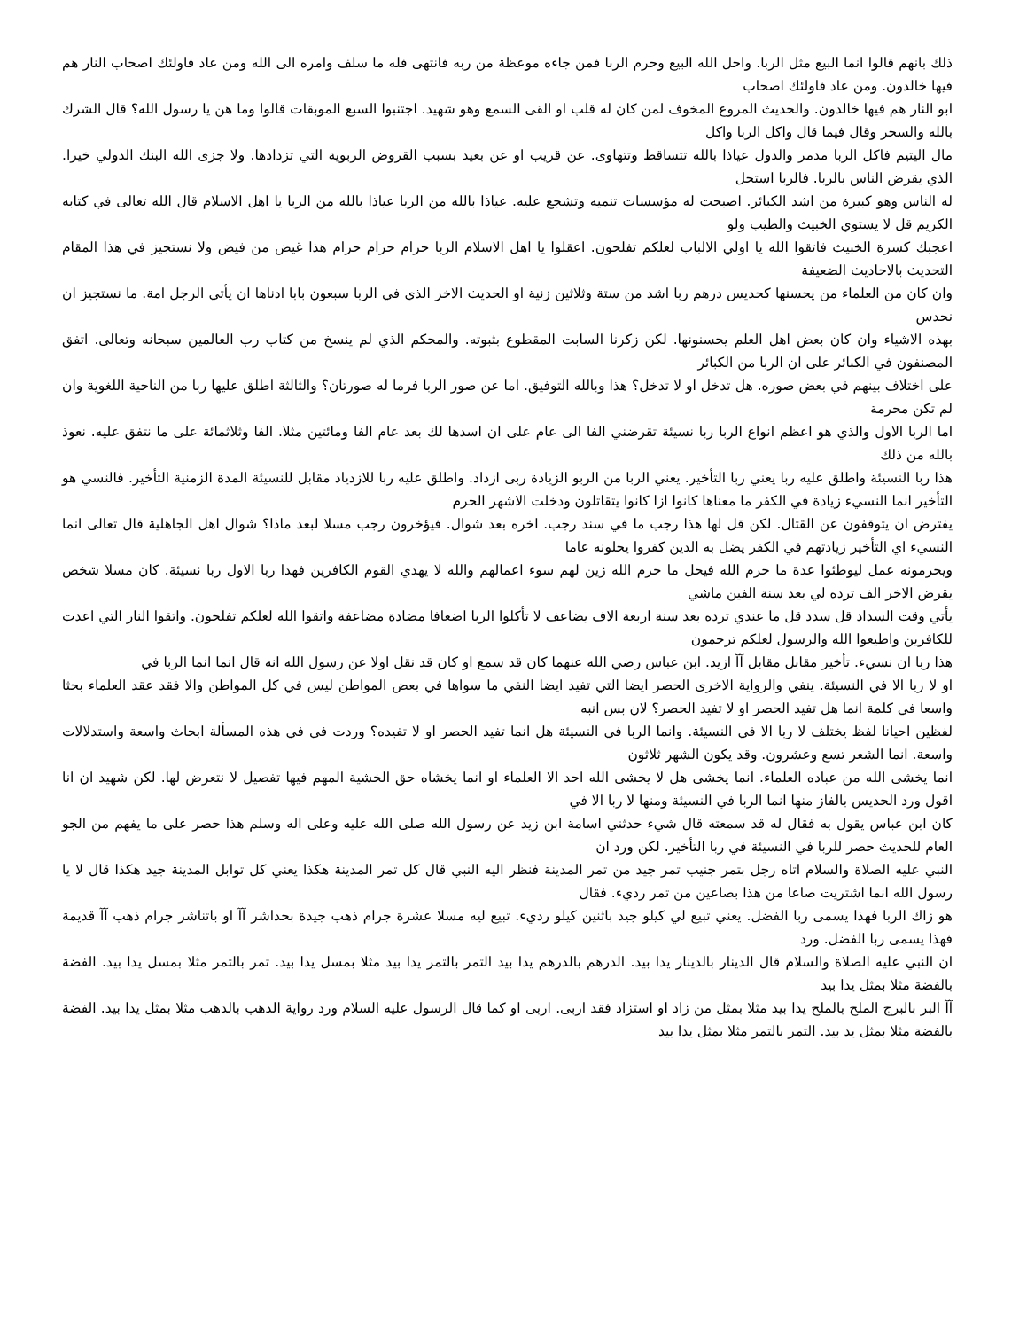ذلك بانهم قالوا انما البيع مثل الربا. واحل الله البيع وحرم الربا فمن جاءه موعظة من ربه فانتهى فله ما سلف وامره الى الله ومن عاد فاولئك اصحاب النار هم فيها خالدون. ومن عاد فاولئك اصحاب
ابو النار هم فيها خالدون. والحديث المروع المخوف لمن كان له قلب او القى السمع وهو شهيد. اجتنبوا السبع الموبقات قالوا وما هن يا رسول الله؟ قال الشرك بالله والسحر وقال فيما قال واكل الربا واكل
مال اليتيم فاكل الربا مدمر والدول عياذا بالله تتساقط وتتهاوى. عن قريب او عن بعيد بسبب القروض الربوية التي تزدادها. ولا جزى الله البنك الدولي خيرا. الذي يقرض الناس بالربا. فالربا استحل
له الناس وهو كبيرة من اشد الكبائر. اصبحت له مؤسسات تنميه وتشجع عليه. عياذا بالله من الربا عياذا بالله من الربا يا اهل الاسلام قال الله تعالى في كتابه الكريم قل لا يستوي الخبيث والطيب ولو
اعجبك كسرة الخبيث فاتقوا الله يا اولي الالباب لعلكم تفلحون. اعقلوا يا اهل الاسلام الربا حرام حرام حرام هذا غيض من فيض ولا نستجيز في هذا المقام التحديث بالاحاديث الضعيفة
وان كان من العلماء من يحسنها كحديس درهم ربا اشد من ستة وثلاثين زنية او الحديث الاخر الذي في الربا سبعون بابا ادناها ان يأتي الرجل امة. ما نستجيز ان نحدس
بهذه الاشياء وان كان بعض اهل العلم يحسنونها. لكن زكرنا السابت المقطوع بثبوته. والمحكم الذي لم ينسخ من كتاب رب العالمين سبحانه وتعالى. اتفق المصنفون في الكبائر على ان الربا من الكبائر
على اختلاف بينهم في بعض صوره. هل تدخل او لا تدخل؟ هذا وبالله التوفيق. اما عن صور الربا فرما له صورتان؟ والثالثة اطلق عليها ربا من الناحية اللغوية وان لم تكن محرمة
اما الربا الاول والذي هو اعظم انواع الربا ربا نسيئة تقرضني الفا الى عام على ان اسدها لك بعد عام الفا ومائتين مثلا. الفا وثلاثمائة على ما نتفق عليه. نعوذ بالله من ذلك
هذا ربا النسيئة واطلق عليه ربا يعني ربا التأخير. يعني الربا من الربو الزيادة ربى ازداد. واطلق عليه ربا للازدياد مقابل للنسيئة المدة الزمنية التأخير. فالنسي هو التأخير انما النسيء زيادة في الكفر ما معناها كانوا ازا كانوا يتقاتلون ودخلت الاشهر الحرم
يفترض ان يتوقفون عن القتال. لكن قل لها هذا رجب ما في سند رجب. اخره بعد شوال. فيؤخرون رجب مسلا لبعد ماذا؟ شوال اهل الجاهلية قال تعالى انما النسيء اي التأخير زيادتهم في الكفر يضل به الذين كفروا يحلونه عاما
ويحرمونه عمل ليوطئوا عدة ما حرم الله فيحل ما حرم الله زين لهم سوء اعمالهم والله لا يهدي القوم الكافرين فهذا ربا الاول ربا نسيئة. كان مسلا شخص يقرض الاخر الف ترده لي بعد سنة الفين ماشي
يأتي وقت السداد قل سدد قل ما عندي ترده بعد سنة اربعة الاف يضاعف لا تأكلوا الربا اضعافا مضادة مضاعفة واتقوا الله لعلكم تفلحون. واتقوا النار التي اعدت للكافرين واطيعوا الله والرسول لعلكم ترحمون
هذا ربا ان نسيء. تأخير مقابل مقابل آآ ازيد. ابن عباس رضي الله عنهما كان قد سمع او كان قد نقل اولا عن رسول الله انه قال انما انما الربا في
او لا ربا الا في النسيئة. ينفي والرواية الاخرى الحصر ايضا التي تفيد ايضا النفي ما سواها في بعض المواطن ليس في كل المواطن والا فقد عقد العلماء بحثا واسعا في كلمة انما هل تفيد الحصر او لا تفيد الحصر؟ لان بس انبه
لفظين احيانا لفظ يختلف لا ربا الا في النسيئة. وانما الربا في النسيئة هل انما تفيد الحصر او لا تفيده؟ وردت في في هذه المسألة ابحاث واسعة واستدلالات واسعة. انما الشعر تسع وعشرون. وقد يكون الشهر ثلاثون
انما يخشى الله من عباده العلماء. انما يخشى هل لا يخشى الله احد الا العلماء او انما يخشاه حق الخشية المهم فيها تفصيل لا نتعرض لها. لكن شهيد ان انا اقول ورد الحديس بالفاز منها انما الربا في النسيئة ومنها لا ربا الا في
كان ابن عباس يقول به فقال له قد سمعته قال شيء حدثني اسامة ابن زيد عن رسول الله صلى الله عليه وعلى اله وسلم هذا حصر على ما يفهم من الجو العام للحديث حصر للربا في النسيئة في ربا التأخير. لكن ورد ان
النبي عليه الصلاة والسلام اتاه رجل بتمر جنيب تمر جيد من تمر المدينة فنظر اليه النبي قال كل تمر المدينة هكذا يعني كل توابل المدينة جيد هكذا قال لا يا رسول الله انما اشتريت صاعا من هذا بصاعين من تمر رديء. فقال
هو زاك الربا فهذا يسمى ربا الفضل. يعني تبيع لي كيلو جيد باثنين كيلو رديء. تبيع ليه مسلا عشرة جرام ذهب جيدة بحداشر آآ او باتناشر جرام ذهب آآ قديمة فهذا يسمى ربا الفضل. ورد
ان النبي عليه الصلاة والسلام قال الدينار بالدينار يدا بيد. الدرهم بالدرهم يدا بيد التمر بالتمر يدا بيد مثلا بمسل يدا بيد. تمر بالتمر مثلا بمسل يدا بيد. الفضة بالفضة مثلا بمثل يدا بيد
آآ البر بالبرج الملح بالملح يدا بيد مثلا بمثل من زاد او استزاد فقد اربى. اربى او كما قال الرسول عليه السلام ورد رواية الذهب بالذهب مثلا بمثل يدا بيد. الفضة بالفضة مثلا بمثل يد بيد. التمر بالتمر مثلا بمثل يدا بيد